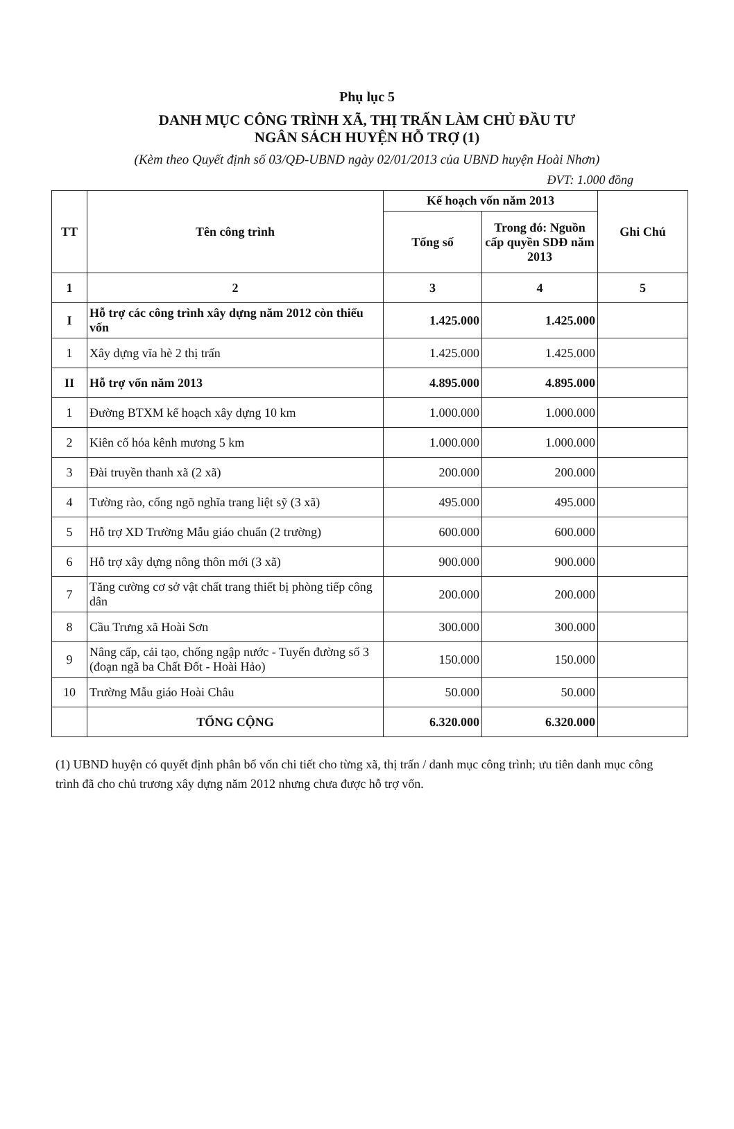Phụ lục 5
DANH MỤC CÔNG TRÌNH XÃ, THỊ TRẤN LÀM CHỦ ĐẦU TƯ
NGÂN SÁCH HUYỆN HỖ TRỢ (1)
(Kèm theo Quyết định số 03/QĐ-UBND ngày 02/01/2013 của UBND huyện Hoài Nhơn)
ĐVT: 1.000 đồng
| TT | Tên công trình | Kế hoạch vốn năm 2013 | | Ghi Chú |
| --- | --- | --- | --- | --- |
| | | Tổng số | Trong đó: Nguồn cấp quyền SDĐ năm 2013 | |
| 1 | 2 | 3 | 4 | 5 |
| I | Hỗ trợ các công trình xây dựng năm 2012 còn thiếu vốn | 1.425.000 | 1.425.000 | |
| 1 | Xây dựng vĩa hè 2 thị trấn | 1.425.000 | 1.425.000 | |
| II | Hỗ trợ vốn năm 2013 | 4.895.000 | 4.895.000 | |
| 1 | Đường BTXM kế hoạch xây dựng 10 km | 1.000.000 | 1.000.000 | |
| 2 | Kiên cố hóa kênh mương 5 km | 1.000.000 | 1.000.000 | |
| 3 | Đài truyền thanh xã (2 xã) | 200.000 | 200.000 | |
| 4 | Tường rào, cổng ngõ nghĩa trang liệt sỹ (3 xã) | 495.000 | 495.000 | |
| 5 | Hỗ trợ XD Trường Mẫu giáo chuẩn (2 trường) | 600.000 | 600.000 | |
| 6 | Hỗ trợ xây dựng nông thôn mới (3 xã) | 900.000 | 900.000 | |
| 7 | Tăng cường cơ sở vật chất trang thiết bị phòng tiếp công dân | 200.000 | 200.000 | |
| 8 | Cầu Trưng xã Hoài Sơn | 300.000 | 300.000 | |
| 9 | Nâng cấp, cải tạo, chống ngập nước - Tuyến đường số 3 (đoạn ngã ba Chất Đốt - Hoài Hảo) | 150.000 | 150.000 | |
| 10 | Trường Mẫu giáo Hoài Châu | 50.000 | 50.000 | |
| | TỔNG CỘNG | 6.320.000 | 6.320.000 | |
(1) UBND huyện có quyết định phân bổ vốn chi tiết cho từng xã, thị trấn / danh mục công trình; ưu tiên danh mục công trình đã cho chủ trương xây dựng năm 2012 nhưng chưa được hỗ trợ vốn.